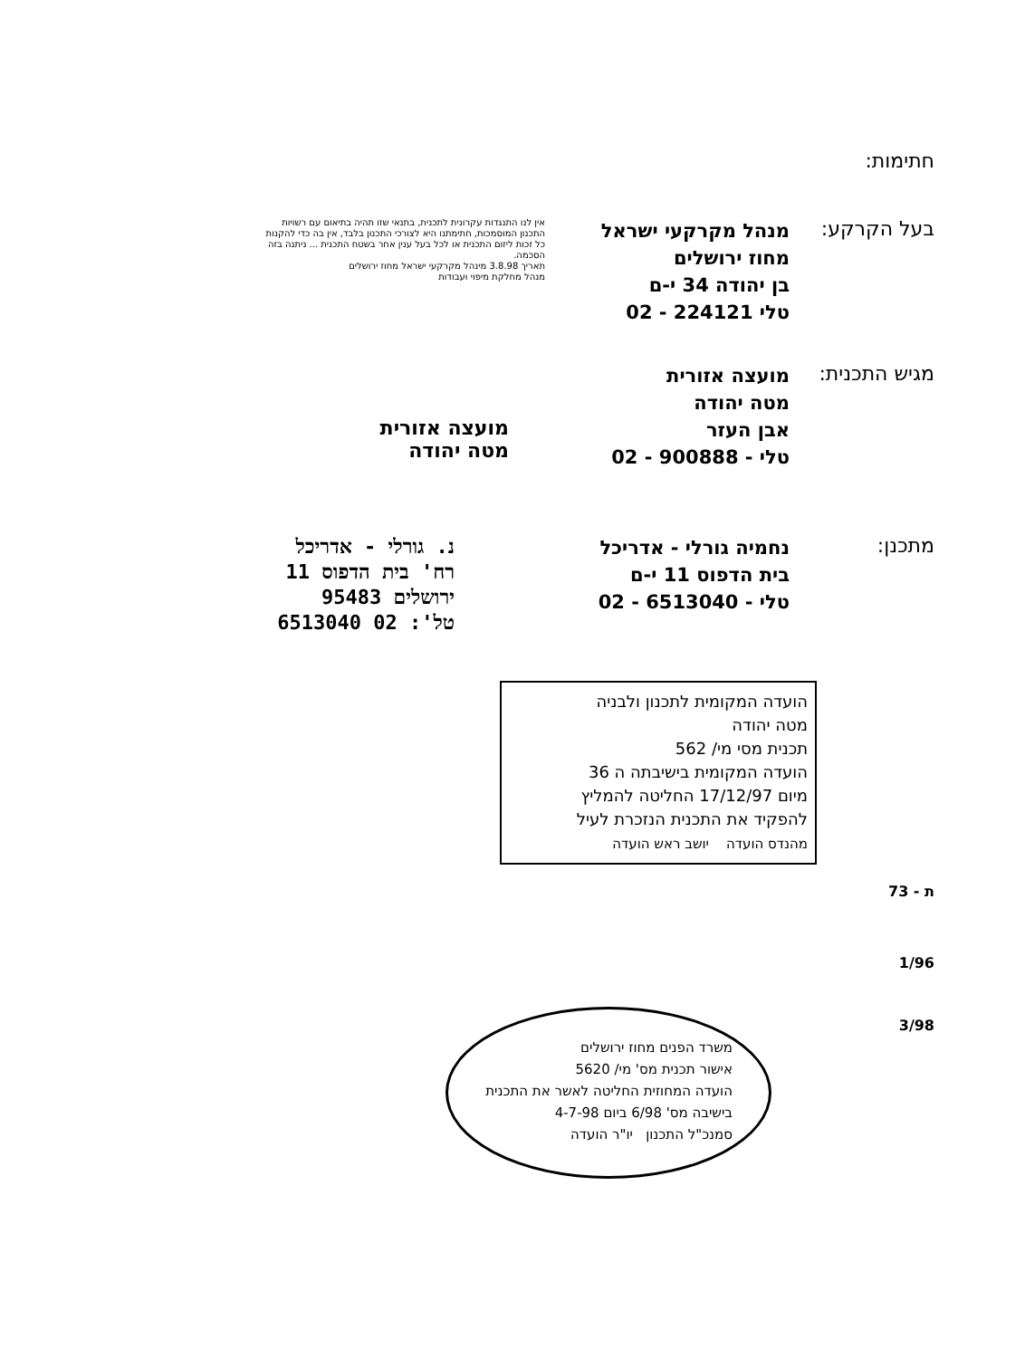חתימות:
בעל הקרקע:
מנהל מקרקעי ישראל
מחוז ירושלים
בן יהודה 34 י-ם
טלי 224121 - 02
אין לנו התנגדות עקרונית לתכנית, בתנאי שזו תהיה בתיאום עם רשויות התכנון המוסמכות, חתימתנו היא לצורכי התכנון בלבד, אין בה כדי להקנות כל זכות ליזום התכנית או לכל בעל ענין אחר בשטח התכנית ... ניתנה בזה הסכמה.
תאריך 3.8.98 מינהל מקרקעי ישראל מחוז ירושלים
מנהל מחלקת מיפוי ועבודות
מגיש התכנית:
מועצה אזורית
מטה יהודה
אבן העזר
טלי - 900888 - 02
מועצה אזורית
מטה יהודה
מתכנן:
נחמיה גורלי - אדריכל
בית הדפוס 11 י-ם
טלי - 6513040 - 02
נ. גורלי - אדריכל
רח' בית הדפוס 11
ירושלים 95483
טל': 02 6513040
הועדה המקומית לתכנון ולבניה
מטה יהודה
תכנית מסי מי/ 562
הועדה המקומית בישיבתה ה 36
מיום 17/12/97 החליטה להמליץ
להפקיד את התכנית הנזכרת לעיל
מהנדס הועדה יושב ראש הועדה
ת - 73
1/96
3/98
משרד הפנים מחוז ירושלים
אישור תכנית מס' מי/ 5620
הועדה המחוזית החליטה לאשר את התכנית
בישיבה מס' 6/98 ביום 4-7-98
סמנכ"ל התכנון יו"ר הועדה